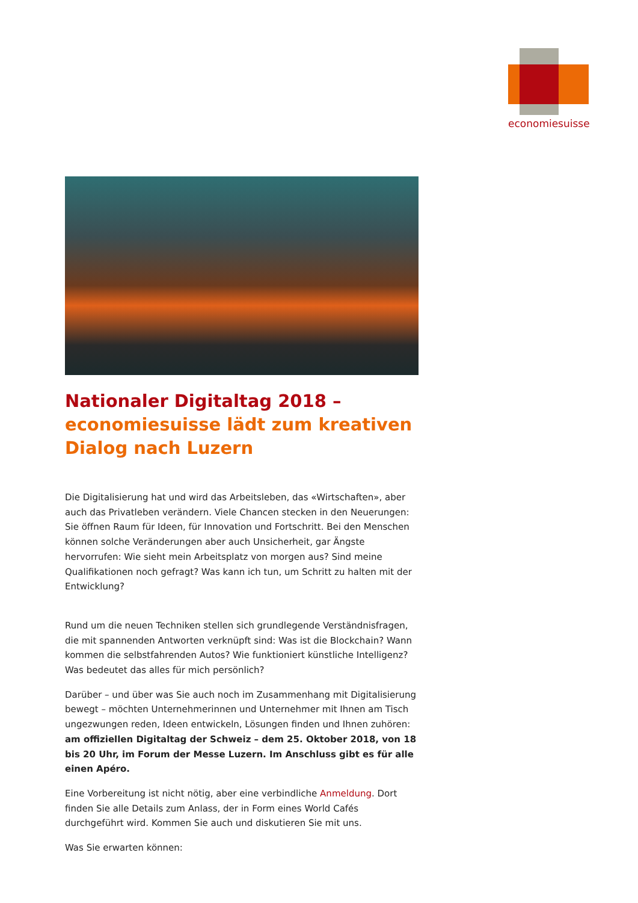economiesuisse
Nationaler Digitaltag 2018 –
economiesuisse lädt zum kreativen Dialog nach Luzern
Die Digitalisierung hat und wird das Arbeitsleben, das «Wirtschaften», aber auch das Privatleben verändern. Viele Chancen stecken in den Neuerungen: Sie öffnen Raum für Ideen, für Innovation und Fortschritt. Bei den Menschen können solche Veränderungen aber auch Unsicherheit, gar Ängste hervorrufen: Wie sieht mein Arbeitsplatz von morgen aus? Sind meine Qualifikationen noch gefragt? Was kann ich tun, um Schritt zu halten mit der Entwicklung?
Rund um die neuen Techniken stellen sich grundlegende Verständnisfragen, die mit spannenden Antworten verknüpft sind: Was ist die Blockchain? Wann kommen die selbstfahrenden Autos? Wie funktioniert künstliche Intelligenz? Was bedeutet das alles für mich persönlich?
Darüber – und über was Sie auch noch im Zusammenhang mit Digitalisierung bewegt – möchten Unternehmerinnen und Unternehmer mit Ihnen am Tisch ungezwungen reden, Ideen entwickeln, Lösungen finden und Ihnen zuhören: am offiziellen Digitaltag der Schweiz – dem 25. Oktober 2018, von 18 bis 20 Uhr, im Forum der Messe Luzern. Im Anschluss gibt es für alle einen Apéro.
Eine Vorbereitung ist nicht nötig, aber eine verbindliche Anmeldung. Dort finden Sie alle Details zum Anlass, der in Form eines World Cafés durchgeführt wird. Kommen Sie auch und diskutieren Sie mit uns.
Was Sie erwarten können: